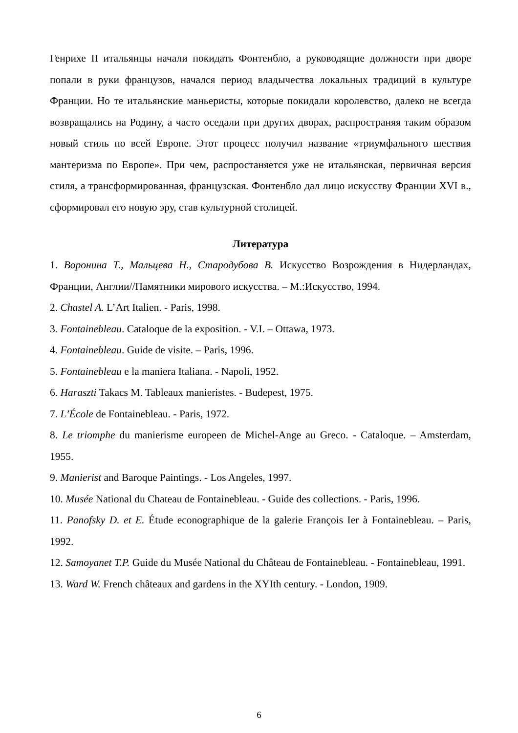Генрихе II итальянцы начали покидать Фонтенбло, а руководящие должности при дворе попали в руки французов, начался период владычества локальных традиций в культуре Франции. Но те итальянские маньеристы, которые покидали королевство, далеко не всегда возвращались на Родину, а часто оседали при других дворах, распространяя таким образом новый стиль по всей Европе. Этот процесс получил название «триумфального шествия мантеризма по Европе». При чем, распростаняется уже не итальянская, первичная версия стиля, а трансформированная, французская. Фонтенбло дал лицо искусству Франции XVI в., сформировал его новую эру, став культурной столицей.
Литература
1. Воронина Т., Мальцева Н., Стародубова В. Искусство Возрождения в Нидерландах, Франции, Англии//Памятники мирового искусства. – М.:Искусство, 1994.
2. Chastel A. L’Art Italien. - Paris, 1998.
3. Fontainebleau. Cataloque de la exposition. - V.I. – Ottawa, 1973.
4. Fontainebleau. Guide de visite. – Paris, 1996.
5. Fontainebleau e la maniera Italiana. - Napoli, 1952.
6. Haraszti Takacs M. Tableaux manieristes. - Budepest, 1975.
7. L’École de Fontainebleau. - Paris, 1972.
8. Le triomphe du manierisme europeen de Michel-Ange au Greco. - Cataloque. – Amsterdam, 1955.
9. Manierist and Baroque Paintings. - Los Angeles, 1997.
10. Musée National du Chateau de Fontainebleau. - Guide des collections. - Paris, 1996.
11. Panofsky D. et E. Étude econographique de la galerie François Ier à Fontainebleau. – Paris, 1992.
12. Samoyanet T.P. Guide du Musée National du Château de Fontainebleau. - Fontainebleau, 1991.
13. Ward W. French châteaux and gardens in the XYIth century. - London, 1909.
6